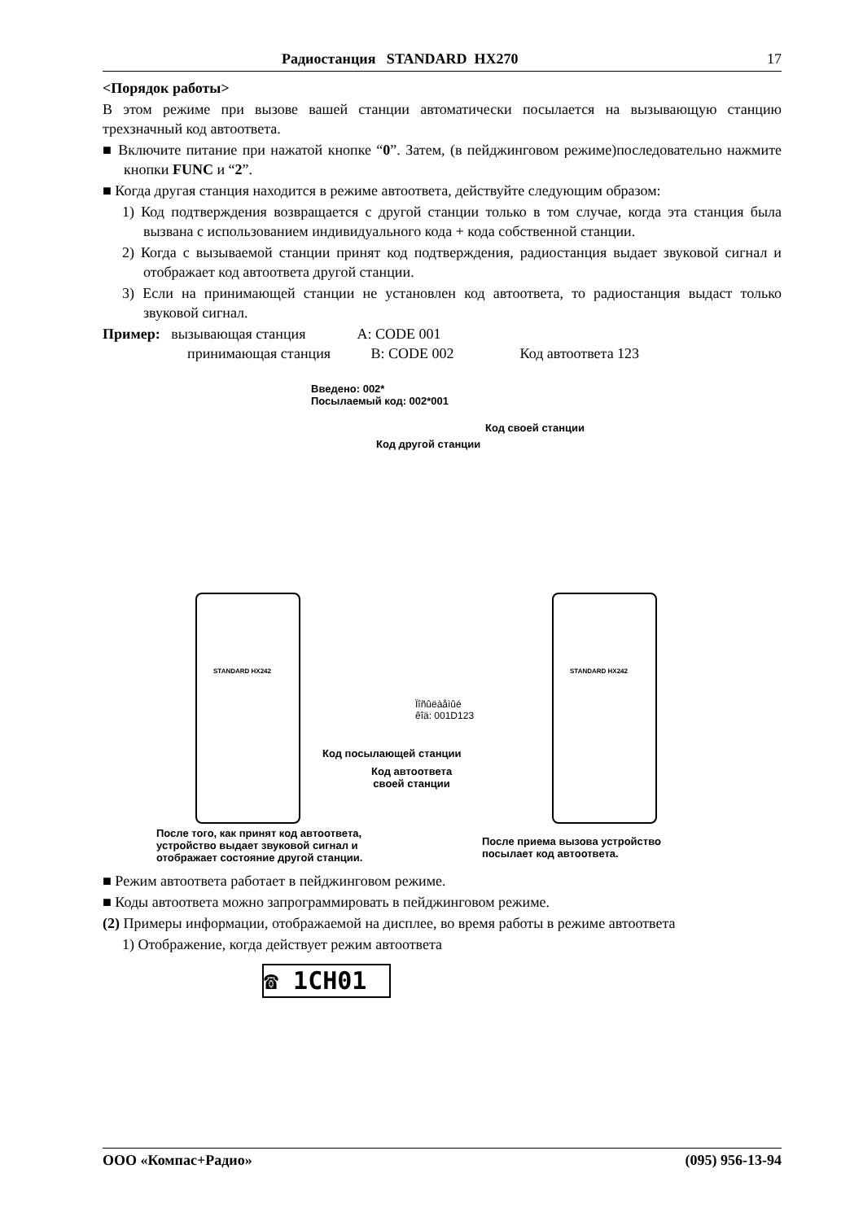Радиостанция STANDARD HX270 17
<Порядок работы>
В этом режиме при вызове вашей станции автоматически посылается на вызывающую станцию трехзначный код автоответа.
■ Включите питание при нажатой кнопке “0”. Затем, (в пейджинговом режиме)последовательно нажмите кнопки FUNC и “2”.
■ Когда другая станция находится в режиме автоответа, действуйте следующим образом:
1) Код подтверждения возвращается с другой станции только в том случае, когда эта станция была вызвана с использованием индивидуального кода + кода собственной станции.
2) Когда с вызываемой станции принят код подтверждения, радиостанция выдает звуковой сигнал и отображает код автоответа другой станции.
3) Если на принимающей станции не установлен код автоответа, то радиостанция выдаст только звуковой сигнал.
Пример: вызывающая станция A: CODE 001
принимающая станция B: CODE 002 Код автоответа 123
Введено: 002*
Посылаемый код: 002*001
Код своей станции
Код другой станции
STANDARD HX242
STANDARD HX242
Ïîñûëàåìûé
êîä: 001D123
Код посылающей станции
Код автоответа
своей станции
После того, как принят код автоответа,
устройство выдает звуковой сигнал и
отображает состояние другой станции.
После приема вызова устройство
посылает код автоответа.
■ Режим автоответа работает в пейджинговом режиме.
■ Коды автоответа можно запрограммировать в пейджинговом режиме.
(2) Примеры информации, отображаемой на дисплее, во время работы в режиме автоответа
1) Отображение, когда действует режим автоответа
☎ 1CH01
ООО «Компас+Радио» (095) 956-13-94